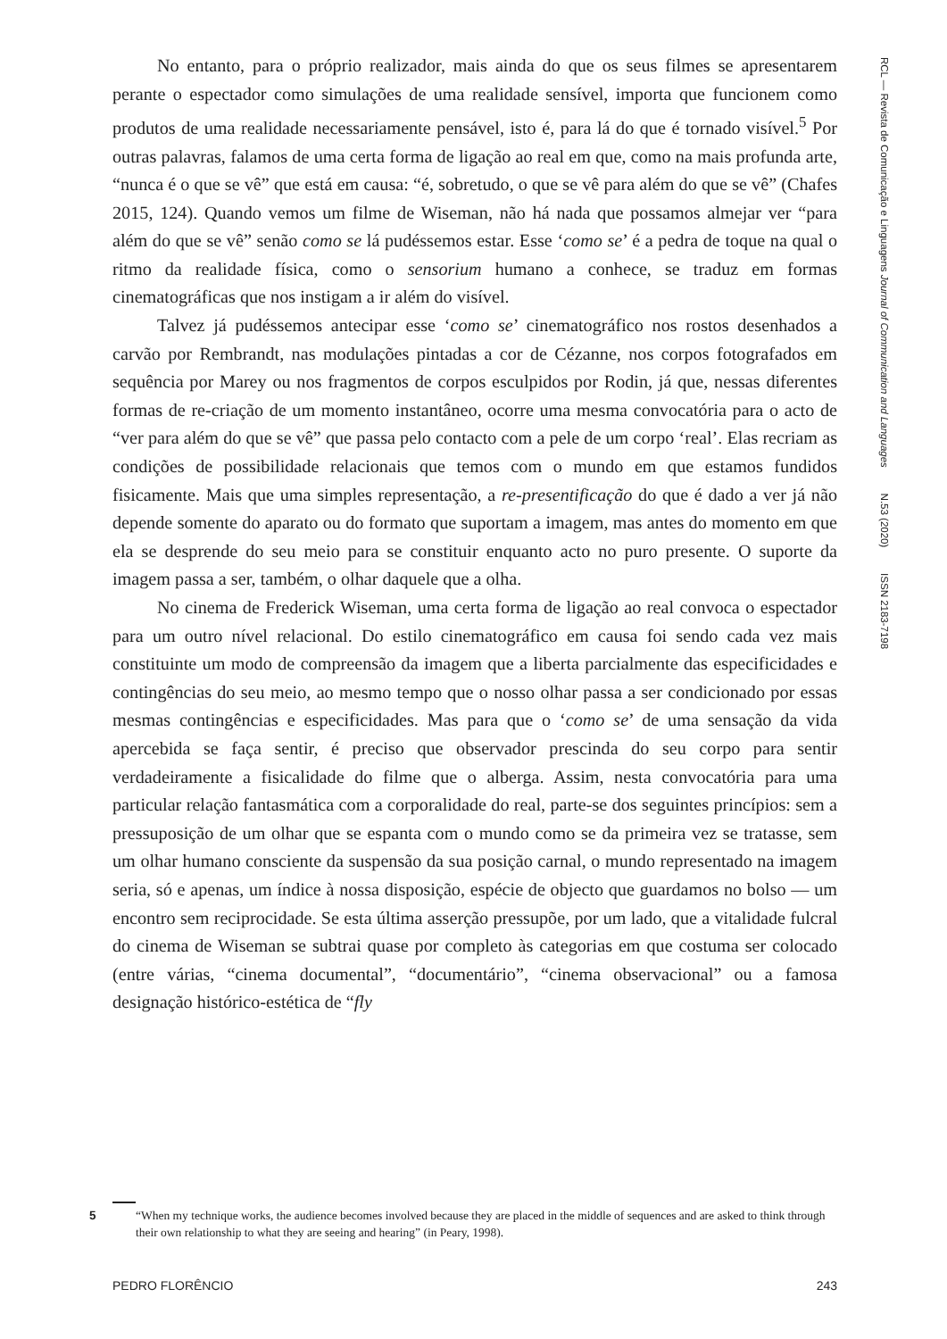RCL — Revista de Comunicação e Linguagens Journal of Communication and Languages N.53 (2020) ISSN 2183-7198
No entanto, para o próprio realizador, mais ainda do que os seus filmes se apresentarem perante o espectador como simulações de uma realidade sensível, importa que funcionem como produtos de uma realidade necessariamente pensável, isto é, para lá do que é tornado visível.<sup>5</sup> Por outras palavras, falamos de uma certa forma de ligação ao real em que, como na mais profunda arte, “nunca é o que se vê” que está em causa: “é, sobretudo, o que se vê para além do que se vê” (Chafes 2015, 124). Quando vemos um filme de Wiseman, não há nada que possamos almejar ver “para além do que se vê” senão como se lá pudéssemos estar. Esse ‘como se’ é a pedra de toque na qual o ritmo da realidade física, como o sensorium humano a conhece, se traduz em formas cinematográficas que nos instigam a ir além do visível.
Talvez já pudéssemos antecipar esse ‘como se’ cinematográfico nos rostos desenhados a carvão por Rembrandt, nas modulações pintadas a cor de Cézanne, nos corpos fotografados em sequência por Marey ou nos fragmentos de corpos esculpidos por Rodin, já que, nessas diferentes formas de re-criação de um momento instantâneo, ocorre uma mesma convocatória para o acto de “ver para além do que se vê” que passa pelo contacto com a pele de um corpo ‘real’. Elas recriam as condições de possibilidade relacionais que temos com o mundo em que estamos fundidos fisicamente. Mais que uma simples representação, a re-presentificação do que é dado a ver já não depende somente do aparato ou do formato que suportam a imagem, mas antes do momento em que ela se desprende do seu meio para se constituir enquanto acto no puro presente. O suporte da imagem passa a ser, também, o olhar daquele que a olha.
No cinema de Frederick Wiseman, uma certa forma de ligação ao real convoca o espectador para um outro nível relacional. Do estilo cinematográfico em causa foi sendo cada vez mais constituinte um modo de compreensão da imagem que a liberta parcialmente das especificidades e contingências do seu meio, ao mesmo tempo que o nosso olhar passa a ser condicionado por essas mesmas contingências e especificidades. Mas para que o ‘como se’ de uma sensação da vida apercebida se faça sentir, é preciso que observador prescinda do seu corpo para sentir verdadeiramente a fisicalidade do filme que o alberga. Assim, nesta convocatória para uma particular relação fantasmática com a corporalidade do real, parte-se dos seguintes princípios: sem a pressuposição de um olhar que se espanta com o mundo como se da primeira vez se tratasse, sem um olhar humano consciente da suspensão da sua posição carnal, o mundo representado na imagem seria, só e apenas, um índice à nossa disposição, espécie de objecto que guardamos no bolso — um encontro sem reciprocidade. Se esta última asserção pressupõe, por um lado, que a vitalidade fulcral do cinema de Wiseman se subtrai quase por completo às categorias em que costuma ser colocado (entre várias, “cinema documental”, “documentário”, “cinema observacional” ou a famosa designação histórico-estética de “fly
5 “When my technique works, the audience becomes involved because they are placed in the middle of sequences and are asked to think through their own relationship to what they are seeing and hearing” (in Peary, 1998).
PEDRO FLORÊNCIO 243